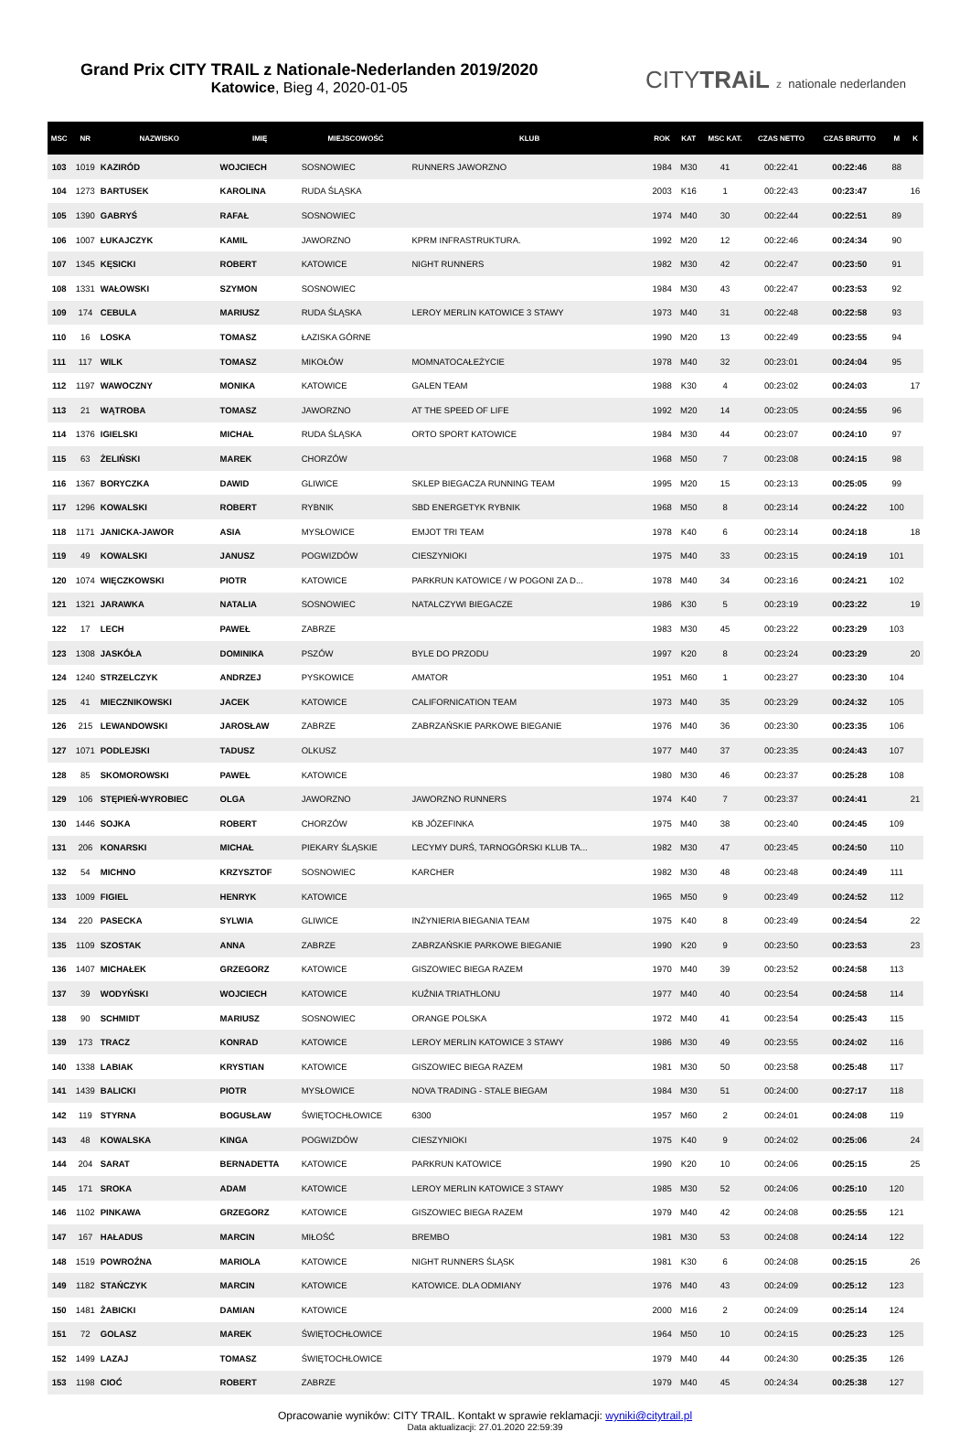Grand Prix CITY TRAIL z Nationale-Nederlanden 2019/2020
Katowice, Bieg 4, 2020-01-05
CITYTRAiL z nationale nederlanden
| MSC | NR | NAZWISKO | IMIĘ | MIEJSCOWOŚĆ | KLUB | ROK | KAT | MSC KAT. | CZAS NETTO | CZAS BRUTTO | M | K |
| --- | --- | --- | --- | --- | --- | --- | --- | --- | --- | --- | --- | --- |
| 103 | 1019 | KAZIRÓD | WOJCIECH | SOSNOWIEC | RUNNERS JAWORZNO | 1984 | M30 | 41 | 00:22:41 | 00:22:46 | 88 | |
| 104 | 1273 | BARTUSEK | KAROLINA | RUDA ŚLĄSKA | | 2003 | K16 | 1 | 00:22:43 | 00:23:47 | | 16 |
| 105 | 1390 | GABRYŚ | RAFAŁ | SOSNOWIEC | | 1974 | M40 | 30 | 00:22:44 | 00:22:51 | 89 | |
| 106 | 1007 | ŁUKAJCZYK | KAMIL | JAWORZNO | KPRM INFRASTRUKTURA. | 1992 | M20 | 12 | 00:22:46 | 00:24:34 | 90 | |
| 107 | 1345 | KĘSICKI | ROBERT | KATOWICE | NIGHT RUNNERS | 1982 | M30 | 42 | 00:22:47 | 00:23:50 | 91 | |
| 108 | 1331 | WAŁOWSKI | SZYMON | SOSNOWIEC | | 1984 | M30 | 43 | 00:22:47 | 00:23:53 | 92 | |
| 109 | 174 | CEBULA | MARIUSZ | RUDA ŚLĄSKA | LEROY MERLIN KATOWICE 3 STAWY | 1973 | M40 | 31 | 00:22:48 | 00:22:58 | 93 | |
| 110 | 16 | LOSKA | TOMASZ | ŁAZISKA GÓRNE | | 1990 | M20 | 13 | 00:22:49 | 00:23:55 | 94 | |
| 111 | 117 | WILK | TOMASZ | MIKOŁÓW | MOMNATOCAŁEŻYCIE | 1978 | M40 | 32 | 00:23:01 | 00:24:04 | 95 | |
| 112 | 1197 | WAWOCZNY | MONIKA | KATOWICE | GALEN TEAM | 1988 | K30 | 4 | 00:23:02 | 00:24:03 | | 17 |
| 113 | 21 | WĄTROBA | TOMASZ | JAWORZNO | AT THE SPEED OF LIFE | 1992 | M20 | 14 | 00:23:05 | 00:24:55 | 96 | |
| 114 | 1376 | IGIELSKI | MICHAŁ | RUDA ŚLĄSKA | ORTO SPORT KATOWICE | 1984 | M30 | 44 | 00:23:07 | 00:24:10 | 97 | |
| 115 | 63 | ŻELIŃSKI | MAREK | CHORZÓW | | 1968 | M50 | 7 | 00:23:08 | 00:24:15 | 98 | |
| 116 | 1367 | BORYCZKA | DAWID | GLIWICE | SKLEP BIEGACZA RUNNING TEAM | 1995 | M20 | 15 | 00:23:13 | 00:25:05 | 99 | |
| 117 | 1296 | KOWALSKI | ROBERT | RYBNIK | SBD ENERGETYK RYBNIK | 1968 | M50 | 8 | 00:23:14 | 00:24:22 | 100 | |
| 118 | 1171 | JANICKA-JAWOR | ASIA | MYSŁOWICE | EMJOT TRI TEAM | 1978 | K40 | 6 | 00:23:14 | 00:24:18 | | 18 |
| 119 | 49 | KOWALSKI | JANUSZ | POGWIZDÓW | CIESZYNIOKI | 1975 | M40 | 33 | 00:23:15 | 00:24:19 | 101 | |
| 120 | 1074 | WIĘCZKOWSKI | PIOTR | KATOWICE | PARKRUN KATOWICE / W POGONI ZA D... | 1978 | M40 | 34 | 00:23:16 | 00:24:21 | 102 | |
| 121 | 1321 | JARAWKA | NATALIA | SOSNOWIEC | NATALCZYWI BIEGACZE | 1986 | K30 | 5 | 00:23:19 | 00:23:22 | | 19 |
| 122 | 17 | LECH | PAWEŁ | ZABRZE | | 1983 | M30 | 45 | 00:23:22 | 00:23:29 | 103 | |
| 123 | 1308 | JASKÓŁA | DOMINIKA | PSZÓW | BYLE DO PRZODU | 1997 | K20 | 8 | 00:23:24 | 00:23:29 | | 20 |
| 124 | 1240 | STRZELCZYK | ANDRZEJ | PYSKOWICE | AMATOR | 1951 | M60 | 1 | 00:23:27 | 00:23:30 | 104 | |
| 125 | 41 | MIECZNIKOWSKI | JACEK | KATOWICE | CALIFORNICATION TEAM | 1973 | M40 | 35 | 00:23:29 | 00:24:32 | 105 | |
| 126 | 215 | LEWANDOWSKI | JAROSŁAW | ZABRZE | ZABRZAŃSKIE PARKOWE BIEGANIE | 1976 | M40 | 36 | 00:23:30 | 00:23:35 | 106 | |
| 127 | 1071 | PODLEJSKI | TADUSZ | OLKUSZ | | 1977 | M40 | 37 | 00:23:35 | 00:24:43 | 107 | |
| 128 | 85 | SKOMOROWSKI | PAWEŁ | KATOWICE | | 1980 | M30 | 46 | 00:23:37 | 00:25:28 | 108 | |
| 129 | 106 | STĘPIEŃ-WYROBIEC | OLGA | JAWORZNO | JAWORZNO RUNNERS | 1974 | K40 | 7 | 00:23:37 | 00:24:41 | | 21 |
| 130 | 1446 | SOJKA | ROBERT | CHORZÓW | KB JÓZEFINKA | 1975 | M40 | 38 | 00:23:40 | 00:24:45 | 109 | |
| 131 | 206 | KONARSKI | MICHAŁ | PIEKARY ŚLĄSKIE | LECYMY DURŚ, TARNOGÓRSKI KLUB TA... | 1982 | M30 | 47 | 00:23:45 | 00:24:50 | 110 | |
| 132 | 54 | MICHNO | KRZYSZTOF | SOSNOWIEC | KARCHER | 1982 | M30 | 48 | 00:23:48 | 00:24:49 | 111 | |
| 133 | 1009 | FIGIEL | HENRYK | KATOWICE | | 1965 | M50 | 9 | 00:23:49 | 00:24:52 | 112 | |
| 134 | 220 | PASECKA | SYLWIA | GLIWICE | INŻYNIERIA BIEGANIA TEAM | 1975 | K40 | 8 | 00:23:49 | 00:24:54 | | 22 |
| 135 | 1109 | SZOSTAK | ANNA | ZABRZE | ZABRZAŃSKIE PARKOWE BIEGANIE | 1990 | K20 | 9 | 00:23:50 | 00:23:53 | | 23 |
| 136 | 1407 | MICHAŁEK | GRZEGORZ | KATOWICE | GISZOWIEC BIEGA RAZEM | 1970 | M40 | 39 | 00:23:52 | 00:24:58 | 113 | |
| 137 | 39 | WODYŃSKI | WOJCIECH | KATOWICE | KUŹNIA TRIATHLONU | 1977 | M40 | 40 | 00:23:54 | 00:24:58 | 114 | |
| 138 | 90 | SCHMIDT | MARIUSZ | SOSNOWIEC | ORANGE POLSKA | 1972 | M40 | 41 | 00:23:54 | 00:25:43 | 115 | |
| 139 | 173 | TRACZ | KONRAD | KATOWICE | LEROY MERLIN KATOWICE 3 STAWY | 1986 | M30 | 49 | 00:23:55 | 00:24:02 | 116 | |
| 140 | 1338 | LABIAK | KRYSTIAN | KATOWICE | GISZOWIEC BIEGA RAZEM | 1981 | M30 | 50 | 00:23:58 | 00:25:48 | 117 | |
| 141 | 1439 | BALICKI | PIOTR | MYSŁOWICE | NOVA TRADING - STALE BIEGAM | 1984 | M30 | 51 | 00:24:00 | 00:27:17 | 118 | |
| 142 | 119 | STYRNA | BOGUSŁAW | ŚWIĘTOCHŁOWICE | 6300 | 1957 | M60 | 2 | 00:24:01 | 00:24:08 | 119 | |
| 143 | 48 | KOWALSKA | KINGA | POGWIZDÓW | CIESZYNIOKI | 1975 | K40 | 9 | 00:24:02 | 00:25:06 | | 24 |
| 144 | 204 | SARAT | BERNADETTA | KATOWICE | PARKRUN KATOWICE | 1990 | K20 | 10 | 00:24:06 | 00:25:15 | | 25 |
| 145 | 171 | SROKA | ADAM | KATOWICE | LEROY MERLIN KATOWICE 3 STAWY | 1985 | M30 | 52 | 00:24:06 | 00:25:10 | 120 | |
| 146 | 1102 | PINKAWA | GRZEGORZ | KATOWICE | GISZOWIEC BIEGA RAZEM | 1979 | M40 | 42 | 00:24:08 | 00:25:55 | 121 | |
| 147 | 167 | HAŁADUS | MARCIN | MIŁOŚĆ | BREMBO | 1981 | M30 | 53 | 00:24:08 | 00:24:14 | 122 | |
| 148 | 1519 | POWROŹNA | MARIOLA | KATOWICE | NIGHT RUNNERS ŚLĄSK | 1981 | K30 | 6 | 00:24:08 | 00:25:15 | | 26 |
| 149 | 1182 | STAŃCZYK | MARCIN | KATOWICE | KATOWICE. DLA ODMIANY | 1976 | M40 | 43 | 00:24:09 | 00:25:12 | 123 | |
| 150 | 1481 | ŻABICKI | DAMIAN | KATOWICE | | 2000 | M16 | 2 | 00:24:09 | 00:25:14 | 124 | |
| 151 | 72 | GOLASZ | MAREK | ŚWIĘTOCHŁOWICE | | 1964 | M50 | 10 | 00:24:15 | 00:25:23 | 125 | |
| 152 | 1499 | LAZAJ | TOMASZ | ŚWIĘTOCHŁOWICE | | 1979 | M40 | 44 | 00:24:30 | 00:25:35 | 126 | |
| 153 | 1198 | CIOĆ | ROBERT | ZABRZE | | 1979 | M40 | 45 | 00:24:34 | 00:25:38 | 127 | |
Opracowanie wyników: CITY TRAIL. Kontakt w sprawie reklamacji: wyniki@citytrail.pl
Data aktualizacji: 27.01.2020 22:59:39